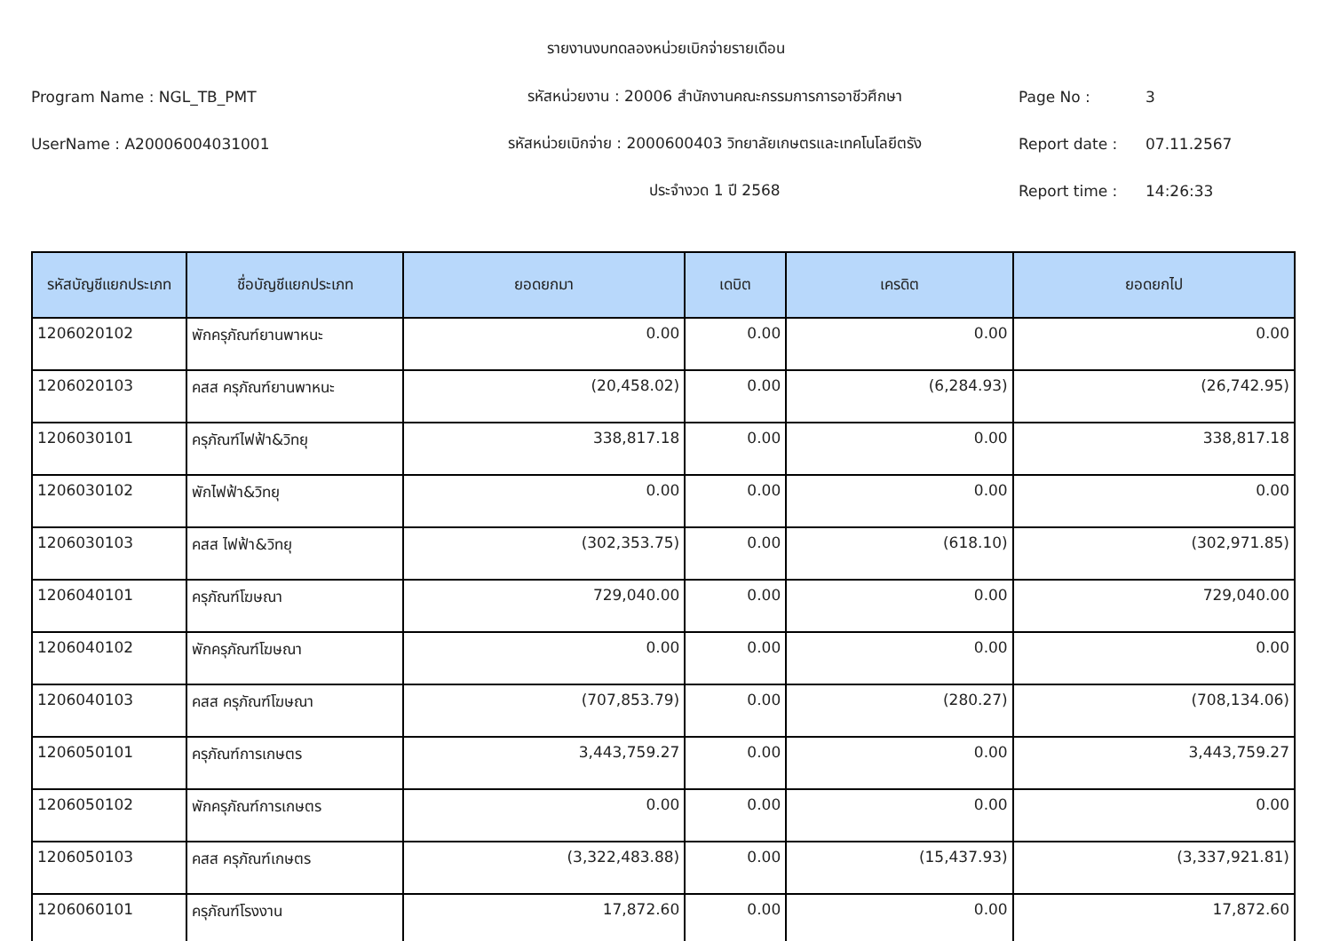รายงานงบทดลองหน่วยเบิกจ่ายรายเดือน
Program Name : NGL_TB_PMT รหัสหน่วยงาน : 20006 สำนักงานคณะกรรมการการอาชีวศึกษา Page No : 3
UserName : A20006004031001
รหัสหน่วยเบิกจ่าย : 2000600403 วิทยาลัยเกษตรและเทคโนโลยีตรัง
Report date : 07.11.2567
ประจำงวด 1 ปี 2568 Report time : 14:26:33
| รหัสบัญชีแยกประเภท | ชื่อบัญชีแยกประเภท | ยอดยกมา | เดบิต | เครดิต | ยอดยกไป |
| --- | --- | --- | --- | --- | --- |
| 1206020102 | พักครุภัณฑ์ยานพาหนะ | 0.00 | 0.00 | 0.00 | 0.00 |
| 1206020103 | คสส ครุภัณฑ์ยานพาหนะ | (20,458.02) | 0.00 | (6,284.93) | (26,742.95) |
| 1206030101 | ครุภัณฑ์ไฟฟ้า&วิทยุ | 338,817.18 | 0.00 | 0.00 | 338,817.18 |
| 1206030102 | พักไฟฟ้า&วิทยุ | 0.00 | 0.00 | 0.00 | 0.00 |
| 1206030103 | คสส ไฟฟ้า&วิทยุ | (302,353.75) | 0.00 | (618.10) | (302,971.85) |
| 1206040101 | ครุภัณฑ์โฆษณา | 729,040.00 | 0.00 | 0.00 | 729,040.00 |
| 1206040102 | พักครุภัณฑ์โฆษณา | 0.00 | 0.00 | 0.00 | 0.00 |
| 1206040103 | คสส ครุภัณฑ์โฆษณา | (707,853.79) | 0.00 | (280.27) | (708,134.06) |
| 1206050101 | ครุภัณฑ์การเกษตร | 3,443,759.27 | 0.00 | 0.00 | 3,443,759.27 |
| 1206050102 | พักครุภัณฑ์การเกษตร | 0.00 | 0.00 | 0.00 | 0.00 |
| 1206050103 | คสส ครุภัณฑ์เกษตร | (3,322,483.88) | 0.00 | (15,437.93) | (3,337,921.81) |
| 1206060101 | ครุภัณฑ์โรงงาน | 17,872.60 | 0.00 | 0.00 | 17,872.60 |